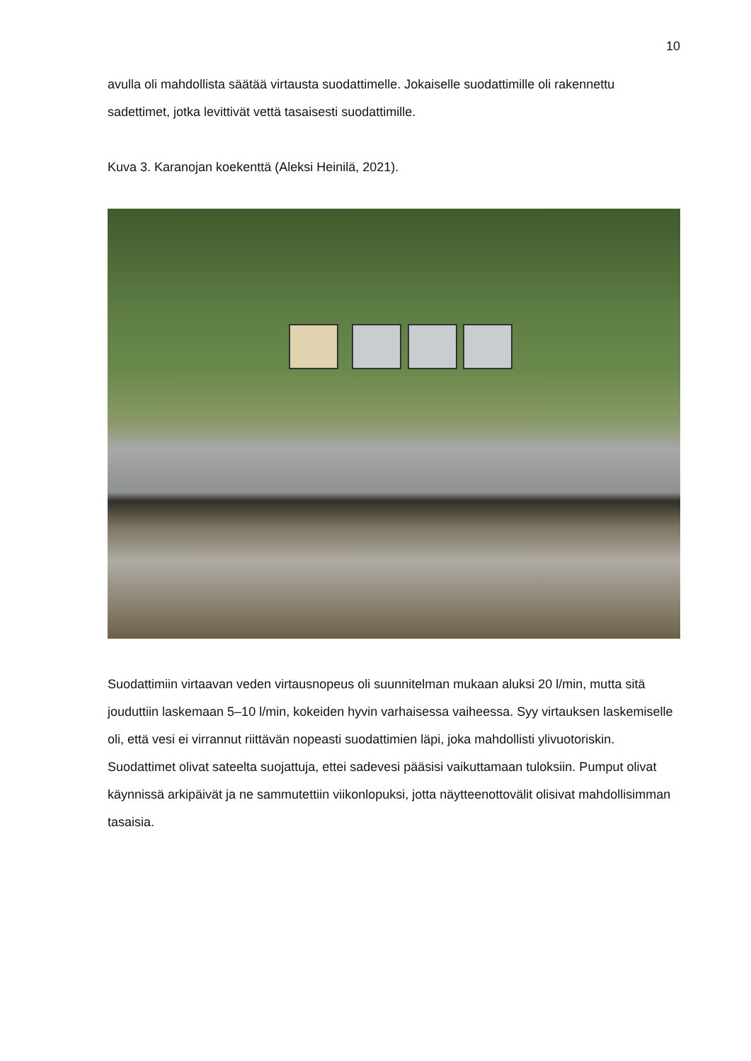10
avulla oli mahdollista säätää virtausta suodattimelle. Jokaiselle suodattimille oli rakennettu sadettimet, jotka levittivät vettä tasaisesti suodattimille.
Kuva 3. Karanojan koekenttä (Aleksi Heinilä, 2021).
Suodattimiin virtaavan veden virtausnopeus oli suunnitelman mukaan aluksi 20 l/min, mutta sitä jouduttiin laskemaan 5–10 l/min, kokeiden hyvin varhaisessa vaiheessa. Syy virtauksen laskemiselle oli, että vesi ei virrannut riittävän nopeasti suodattimien läpi, joka mahdollisti ylivuotoriskin. Suodattimet olivat sateelta suojattuja, ettei sadevesi pääsisi vaikuttamaan tuloksiin. Pumput olivat käynnissä arkipäivät ja ne sammutettiin viikonlopuksi, jotta näytteenottovälit olisivat mahdollisimman tasaisia.